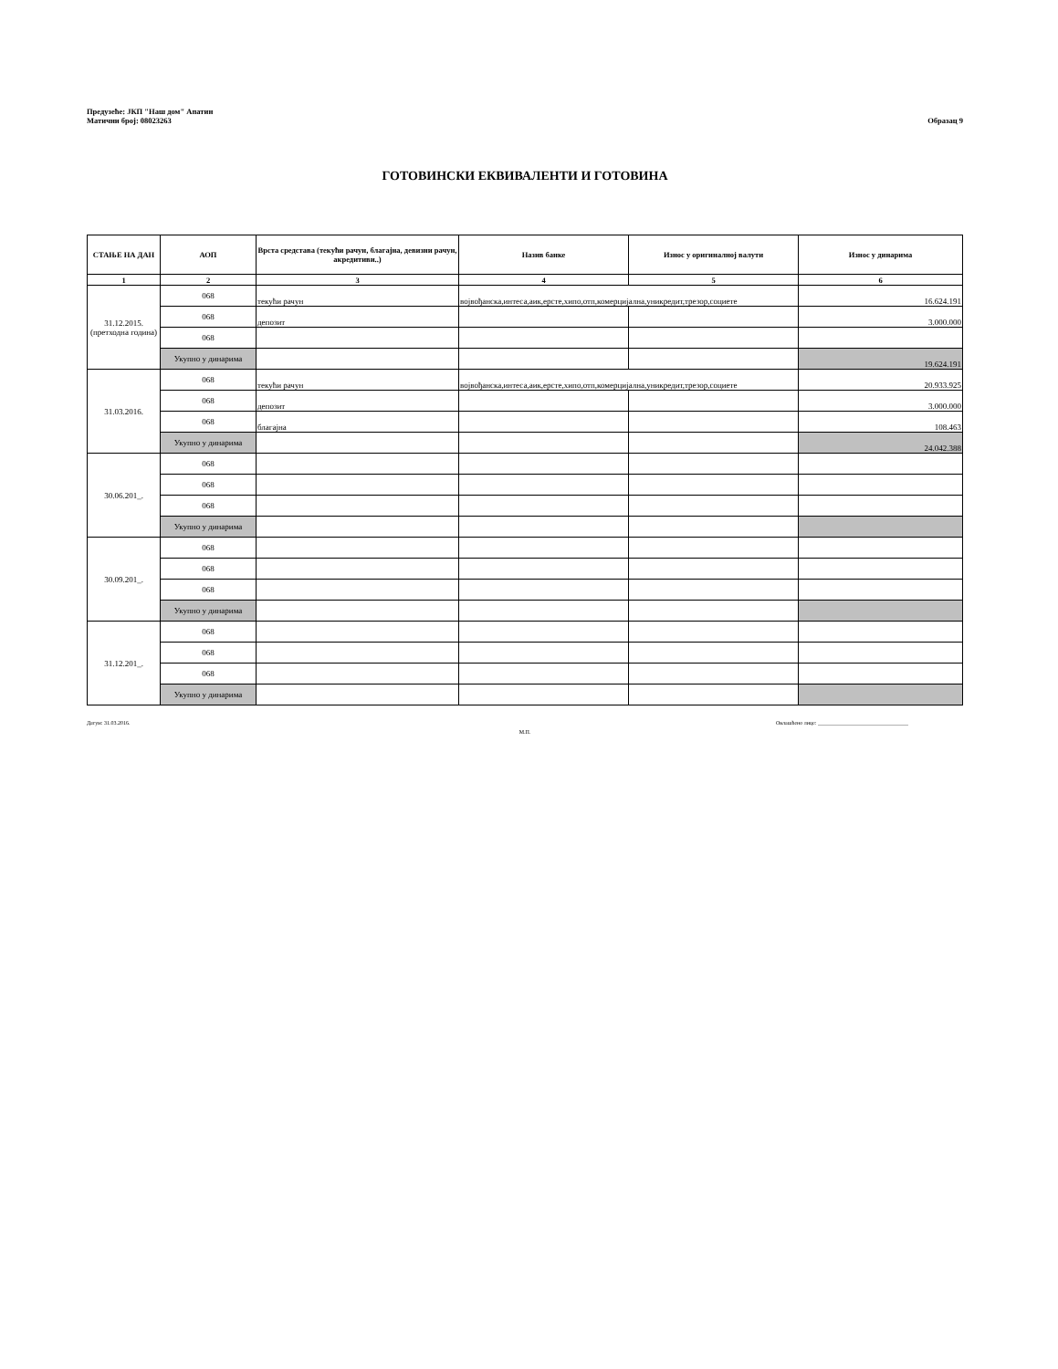Предузеће: ЈКП "Наш дом" Апатин
Матични број: 08023263
Образац 9
ГОТОВИНСКИ ЕКВИВАЛЕНТИ И ГОТОВИНА
| СТАЊЕ НА ДАН | АОП | Врста средстава (текући рачун, благајна, девизни рачун, акредитиви..) | Назив банке | Износ у оригиналној валути | Износ у динарима |
| --- | --- | --- | --- | --- | --- |
| 1 | 2 | 3 | 4 | 5 | 6 |
| 31.12.2015. (претходна година) | 068 | текући рачун | војвођанска,интеса,аик,ерсте,хипо,отп,комерцијална,уникредит,трезор,социете | | 16.624.191 |
| | 068 | депозит | | | 3.000.000 |
| | 068 | | | | |
| | Укупно у динарима | | | | 19.624.191 |
| 31.03.2016. | 068 | текући рачун | војвођанска,интеса,аик,ерсте,хипо,отп,комерцијална,уникредит,трезор,социете | | 20.933.925 |
| | 068 | депозит | | | 3.000.000 |
| | 068 | благајна | | | 108.463 |
| | Укупно у динарима | | | | 24.042.388 |
| 30.06.201_. | 068 | | | | |
| | 068 | | | | |
| | 068 | | | | |
| | Укупно у динарима | | | | |
| 30.09.201_. | 068 | | | | |
| | 068 | | | | |
| | 068 | | | | |
| | Укупно у динарима | | | | |
| 31.12.201_. | 068 | | | | |
| | 068 | | | | |
| | 068 | | | | |
| | Укупно у динарима | | | | |
Датум: 31.03.2016. Овлашћено лице: _________________________________
М.П.